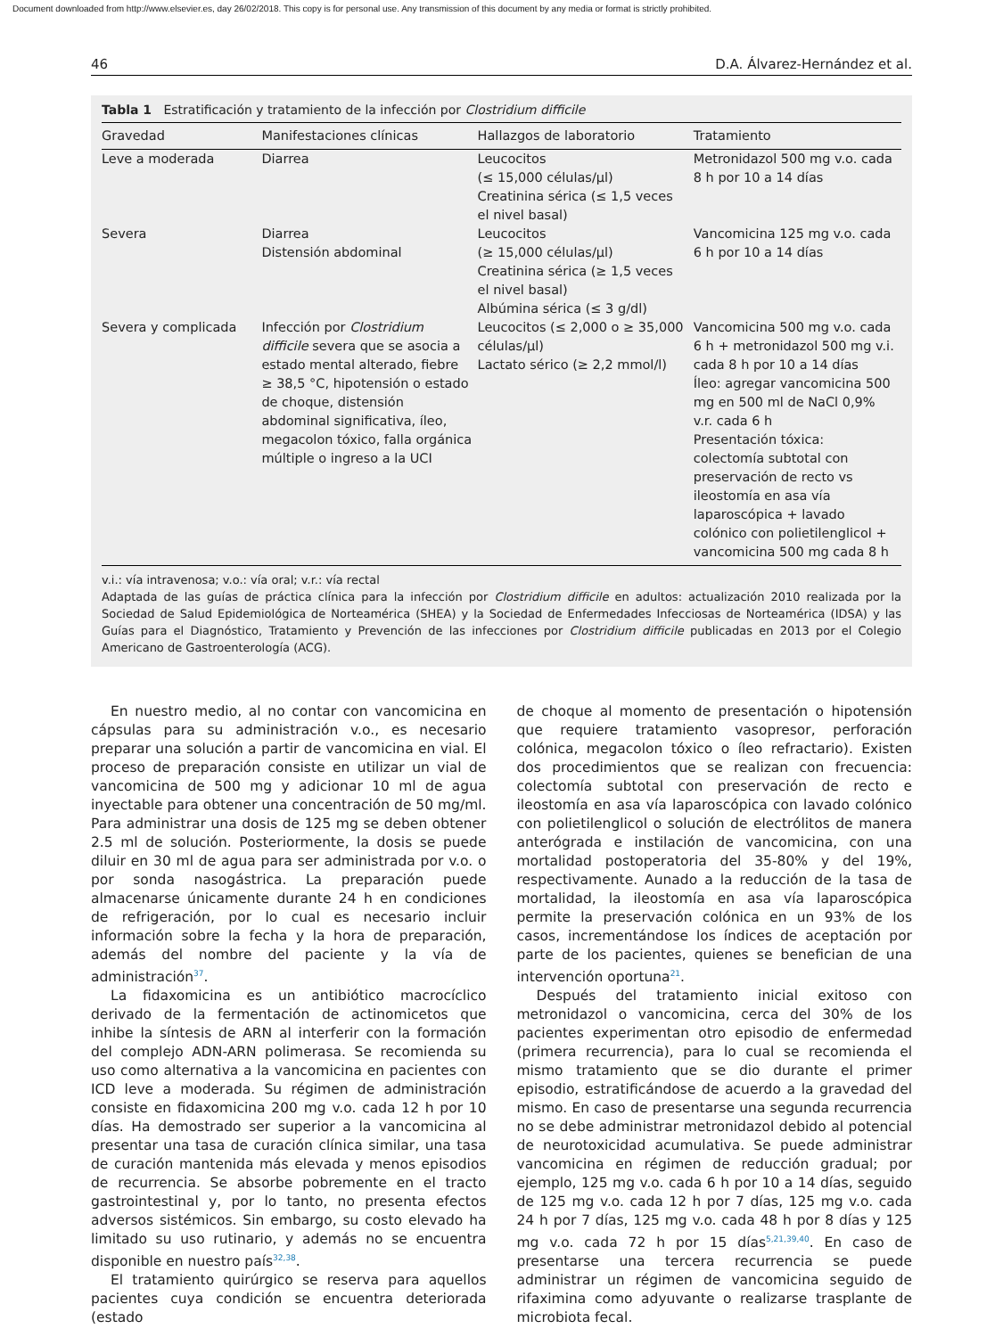Document downloaded from http://www.elsevier.es, day 26/02/2018. This copy is for personal use. Any transmission of this document by any media or format is strictly prohibited.
46 D.A. Álvarez-Hernández et al.
Tabla 1 Estratificación y tratamiento de la infección por Clostridium difficile
| Gravedad | Manifestaciones clínicas | Hallazgos de laboratorio | Tratamiento |
| --- | --- | --- | --- |
| Leve a moderada | Diarrea | Leucocitos (≤ 15,000 células/μl) Creatinina sérica (≤ 1,5 veces el nivel basal) | Metronidazol 500 mg v.o. cada 8 h por 10 a 14 días |
| Severa | Diarrea Distensión abdominal | Leucocitos (≥ 15,000 células/μl) Creatinina sérica (≥ 1,5 veces el nivel basal) Albúmina sérica (≤ 3 g/dl) | Vancomicina 125 mg v.o. cada 6 h por 10 a 14 días |
| Severa y complicada | Infección por Clostridium difficile severa que se asocia a estado mental alterado, fiebre ≥ 38,5 °C, hipotensión o estado de choque, distensión abdominal significativa, íleo, megacolon tóxico, falla orgánica múltiple o ingreso a la UCI | Leucocitos (≤ 2,000 o ≥ 35,000 células/μl) Lactato sérico (≥ 2,2 mmol/l) | Vancomicina 500 mg v.o. cada 6 h + metronidazol 500 mg v.i. cada 8 h por 10 a 14 días Íleo: agregar vancomicina 500 mg en 500 ml de NaCl 0,9% v.r. cada 6 h Presentación tóxica: colectomía subtotal con preservación de recto vs ileostomía en asa vía laparoscópica + lavado colónico con polietilenglicol + vancomicina 500 mg cada 8 h |
v.i.: vía intravenosa; v.o.: vía oral; v.r.: vía rectal
Adaptada de las guías de práctica clínica para la infección por Clostridium difficile en adultos: actualización 2010 realizada por la Sociedad de Salud Epidemiológica de Norteamérica (SHEA) y la Sociedad de Enfermedades Infecciosas de Norteamérica (IDSA) y las Guías para el Diagnóstico, Tratamiento y Prevención de las infecciones por Clostridium difficile publicadas en 2013 por el Colegio Americano de Gastroenterología (ACG).
En nuestro medio, al no contar con vancomicina en cápsulas para su administración v.o., es necesario preparar una solución a partir de vancomicina en vial. El proceso de preparación consiste en utilizar un vial de vancomicina de 500 mg y adicionar 10 ml de agua inyectable para obtener una concentración de 50 mg/ml. Para administrar una dosis de 125 mg se deben obtener 2.5 ml de solución. Posteriormente, la dosis se puede diluir en 30 ml de agua para ser administrada por v.o. o por sonda nasogástrica. La preparación puede almacenarse únicamente durante 24 h en condiciones de refrigeración, por lo cual es necesario incluir información sobre la fecha y la hora de preparación, además del nombre del paciente y la vía de administración<sup>37</sup>.
La fidaxomicina es un antibiótico macrocíclico derivado de la fermentación de actinomicetos que inhibe la síntesis de ARN al interferir con la formación del complejo ADN-ARN polimerasa. Se recomienda su uso como alternativa a la vancomicina en pacientes con ICD leve a moderada. Su régimen de administración consiste en fidaxomicina 200 mg v.o. cada 12 h por 10 días. Ha demostrado ser superior a la vancomicina al presentar una tasa de curación clínica similar, una tasa de curación mantenida más elevada y menos episodios de recurrencia. Se absorbe pobremente en el tracto gastrointestinal y, por lo tanto, no presenta efectos adversos sistémicos. Sin embargo, su costo elevado ha limitado su uso rutinario, y además no se encuentra disponible en nuestro país<sup>32,38</sup>.
El tratamiento quirúrgico se reserva para aquellos pacientes cuya condición se encuentra deteriorada (estado
de choque al momento de presentación o hipotensión que requiere tratamiento vasopresor, perforación colónica, megacolon tóxico o íleo refractario). Existen dos procedimientos que se realizan con frecuencia: colectomía subtotal con preservación de recto e ileostomía en asa vía laparoscópica con lavado colónico con polietilenglicol o solución de electrólitos de manera anterógrada e instilación de vancomicina, con una mortalidad postoperatoria del 35-80% y del 19%, respectivamente. Aunado a la reducción de la tasa de mortalidad, la ileostomía en asa vía laparoscópica permite la preservación colónica en un 93% de los casos, incrementándose los índices de aceptación por parte de los pacientes, quienes se benefician de una intervención oportuna<sup>21</sup>.
Después del tratamiento inicial exitoso con metronidazol o vancomicina, cerca del 30% de los pacientes experimentan otro episodio de enfermedad (primera recurrencia), para lo cual se recomienda el mismo tratamiento que se dio durante el primer episodio, estratificándose de acuerdo a la gravedad del mismo. En caso de presentarse una segunda recurrencia no se debe administrar metronidazol debido al potencial de neurotoxicidad acumulativa. Se puede administrar vancomicina en régimen de reducción gradual; por ejemplo, 125 mg v.o. cada 6 h por 10 a 14 días, seguido de 125 mg v.o. cada 12 h por 7 días, 125 mg v.o. cada 24 h por 7 días, 125 mg v.o. cada 48 h por 8 días y 125 mg v.o. cada 72 h por 15 días<sup>5,21,39,40</sup>. En caso de presentarse una tercera recurrencia se puede administrar un régimen de vancomicina seguido de rifaximina como adyuvante o realizarse trasplante de microbiota fecal.